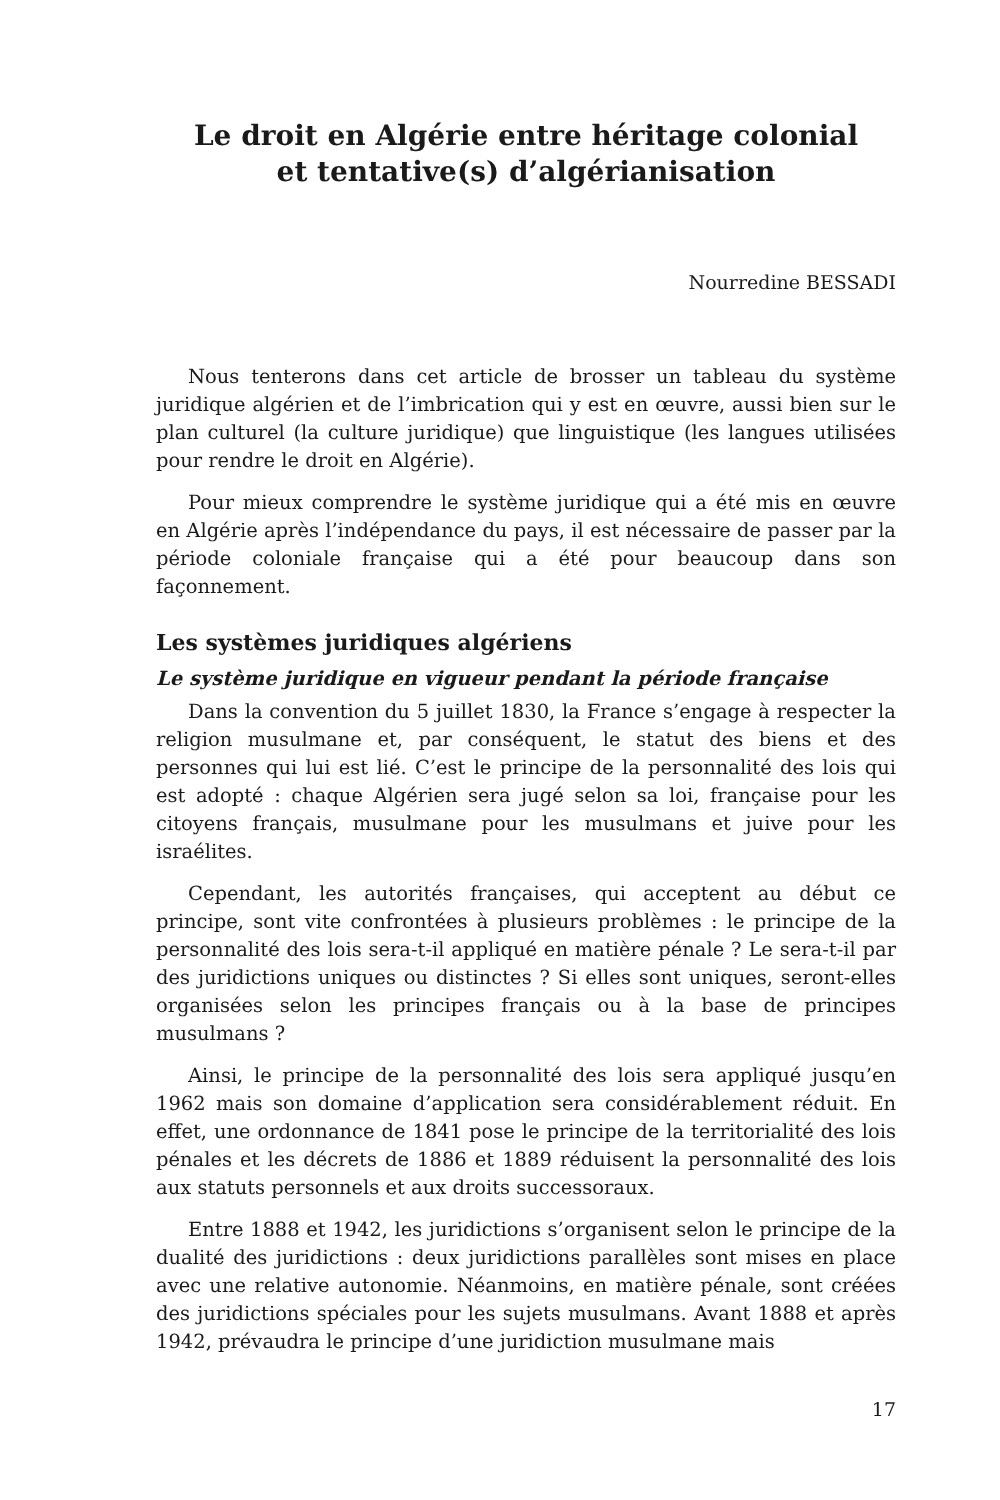Le droit en Algérie entre héritage colonial
et tentative(s) d’algérianisation
Nourredine BESSADI
Nous tenterons dans cet article de brosser un tableau du système juridique algérien et de l’imbrication qui y est en œuvre, aussi bien sur le plan culturel (la culture juridique) que linguistique (les langues utilisées pour rendre le droit en Algérie).
Pour mieux comprendre le système juridique qui a été mis en œuvre en Algérie après l’indépendance du pays, il est nécessaire de passer par la période coloniale française qui a été pour beaucoup dans son façonnement.
Les systèmes juridiques algériens
Le système juridique en vigueur pendant la période française
Dans la convention du 5 juillet 1830, la France s’engage à respecter la religion musulmane et, par conséquent, le statut des biens et des personnes qui lui est lié. C’est le principe de la personnalité des lois qui est adopté : chaque Algérien sera jugé selon sa loi, française pour les citoyens français, musulmane pour les musulmans et juive pour les israélites.
Cependant, les autorités françaises, qui acceptent au début ce principe, sont vite confrontées à plusieurs problèmes : le principe de la personnalité des lois sera-t-il appliqué en matière pénale ? Le sera-t-il par des juridictions uniques ou distinctes ? Si elles sont uniques, seront-elles organisées selon les principes français ou à la base de principes musulmans ?
Ainsi, le principe de la personnalité des lois sera appliqué jusqu’en 1962 mais son domaine d’application sera considérablement réduit. En effet, une ordonnance de 1841 pose le principe de la territorialité des lois pénales et les décrets de 1886 et 1889 réduisent la personnalité des lois aux statuts personnels et aux droits successoraux.
Entre 1888 et 1942, les juridictions s’organisent selon le principe de la dualité des juridictions : deux juridictions parallèles sont mises en place avec une relative autonomie. Néanmoins, en matière pénale, sont créées des juridictions spéciales pour les sujets musulmans. Avant 1888 et après 1942, prévaudra le principe d’une juridiction musulmane mais
17